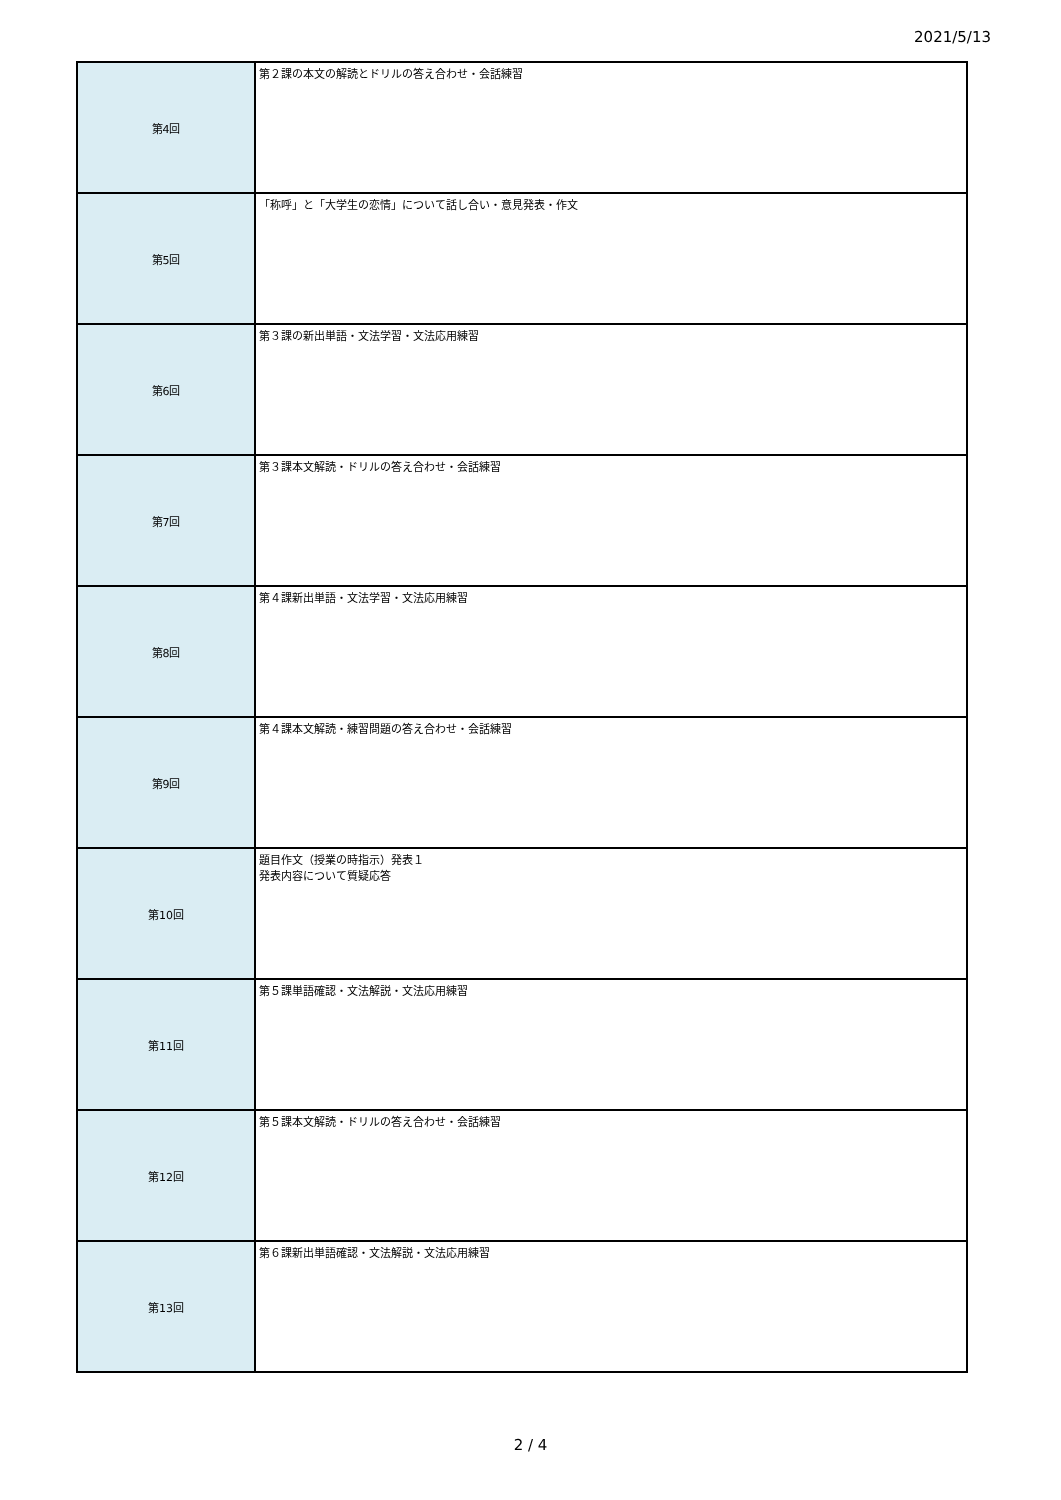2021/5/13
| 第4回 | 第２課の本文の解読とドリルの答え合わせ・会話練習 |
| 第5回 | 「称呼」と「大学生の恋情」について話し合い・意見発表・作文 |
| 第6回 | 第３課の新出単語・文法学習・文法応用練習 |
| 第7回 | 第３課本文解読・ドリルの答え合わせ・会話練習 |
| 第8回 | 第４課新出単語・文法学習・文法応用練習 |
| 第9回 | 第４課本文解読・練習問題の答え合わせ・会話練習 |
| 第10回 | 題目作文（授業の時指示）発表１ 発表内容について質疑応答 |
| 第11回 | 第５課単語確認・文法解説・文法応用練習 |
| 第12回 | 第５課本文解読・ドリルの答え合わせ・会話練習 |
| 第13回 | 第６課新出単語確認・文法解説・文法応用練習 |
2 / 4